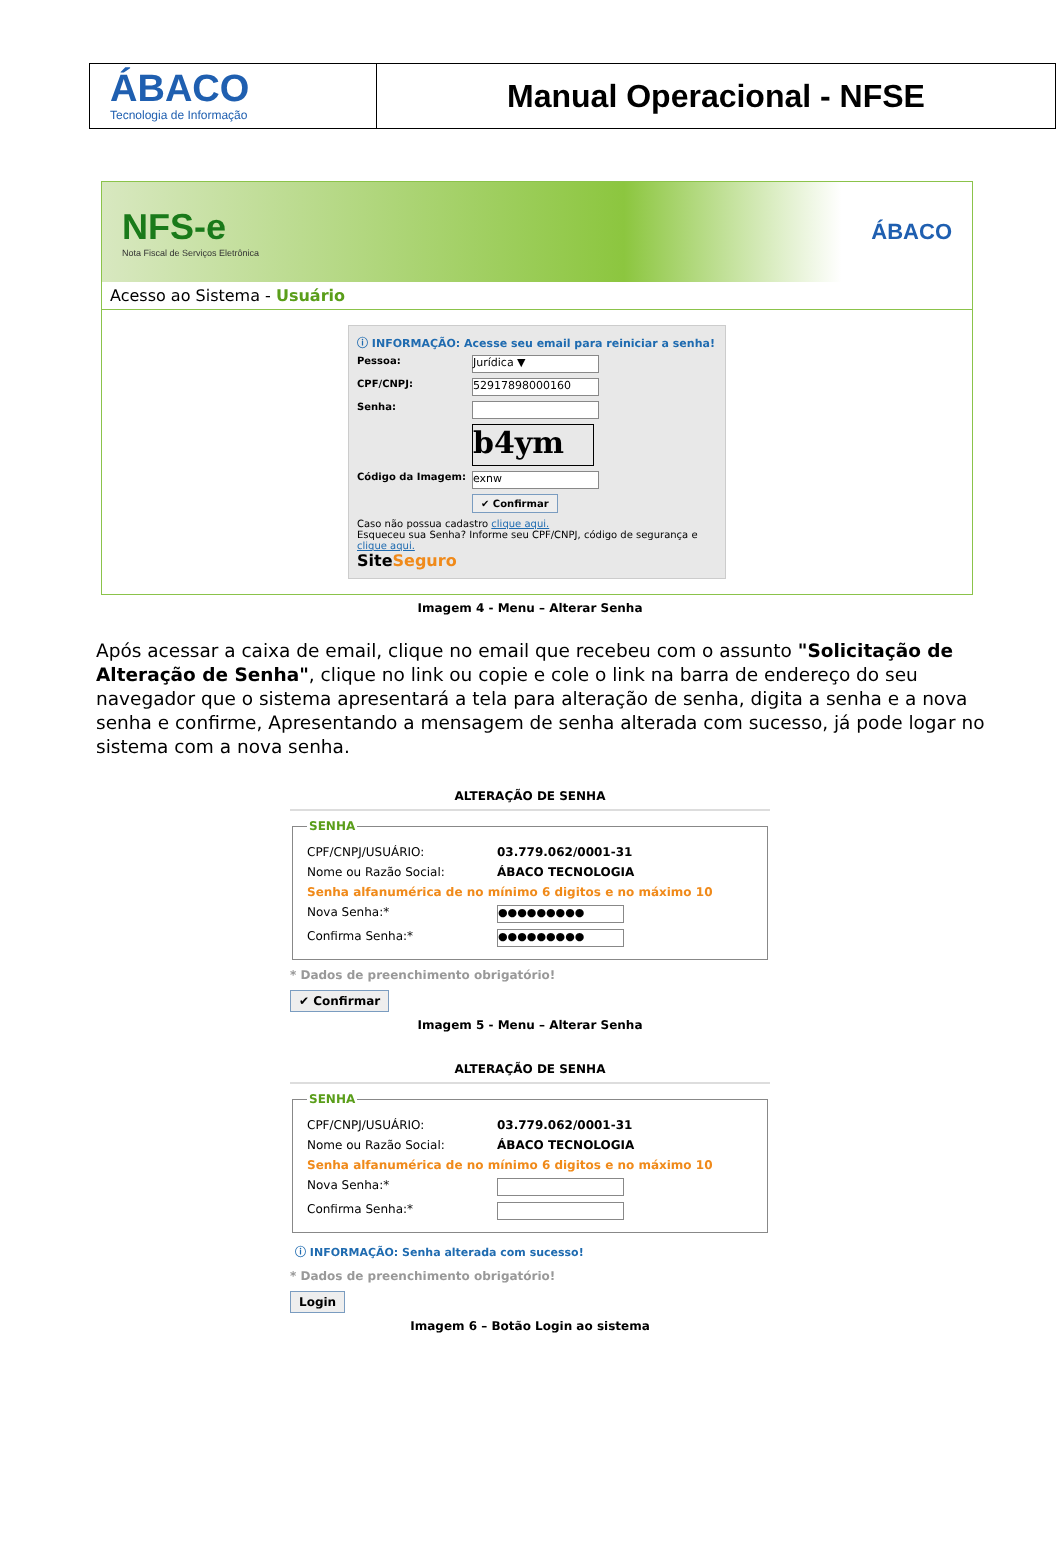ÁBACO
Tecnologia de Informação
Manual Operacional - NFSE
NFS-e
Nota Fiscal de Serviços Eletrônica
ÁBACO
Acesso ao Sistema - Usuário
ⓘ INFORMAÇÃO: Acesse seu email para reiniciar a senha!
Pessoa:
Jurídica ▼
CPF/CNPJ:
52917898000160
Senha:
b4ym
Código da Imagem:
exnw
✔ Confirmar
Caso não possua cadastro clique aqui.
Esqueceu sua Senha? Informe seu CPF/CNPJ, código de segurança e clique aqui.
SiteSeguro
Imagem 4 - Menu – Alterar Senha
Após acessar a caixa de email, clique no email que recebeu com o assunto "Solicitação de Alteração de Senha", clique no link ou copie e cole o link na barra de endereço do seu navegador que o sistema apresentará a tela para alteração de senha, digita a senha e a nova senha e confirme, Apresentando a mensagem de senha alterada com sucesso, já pode logar no sistema com a nova senha.
ALTERAÇÃO DE SENHA
SENHA
CPF/CNPJ/USUÁRIO: 03.779.062/0001-31
Nome ou Razão Social: ÁBACO TECNOLOGIA
Senha alfanumérica de no mínimo 6 digitos e no máximo 10
Nova Senha:*
●●●●●●●●●
Confirma Senha:*
●●●●●●●●●
* Dados de preenchimento obrigatório!
✔ Confirmar
Imagem 5 - Menu – Alterar Senha
ALTERAÇÃO DE SENHA
SENHA
CPF/CNPJ/USUÁRIO: 03.779.062/0001-31
Nome ou Razão Social: ÁBACO TECNOLOGIA
Senha alfanumérica de no mínimo 6 digitos e no máximo 10
Nova Senha:*
Confirma Senha:*
ⓘ INFORMAÇÃO: Senha alterada com sucesso!
* Dados de preenchimento obrigatório!
Login
Imagem 6 – Botão Login ao sistema